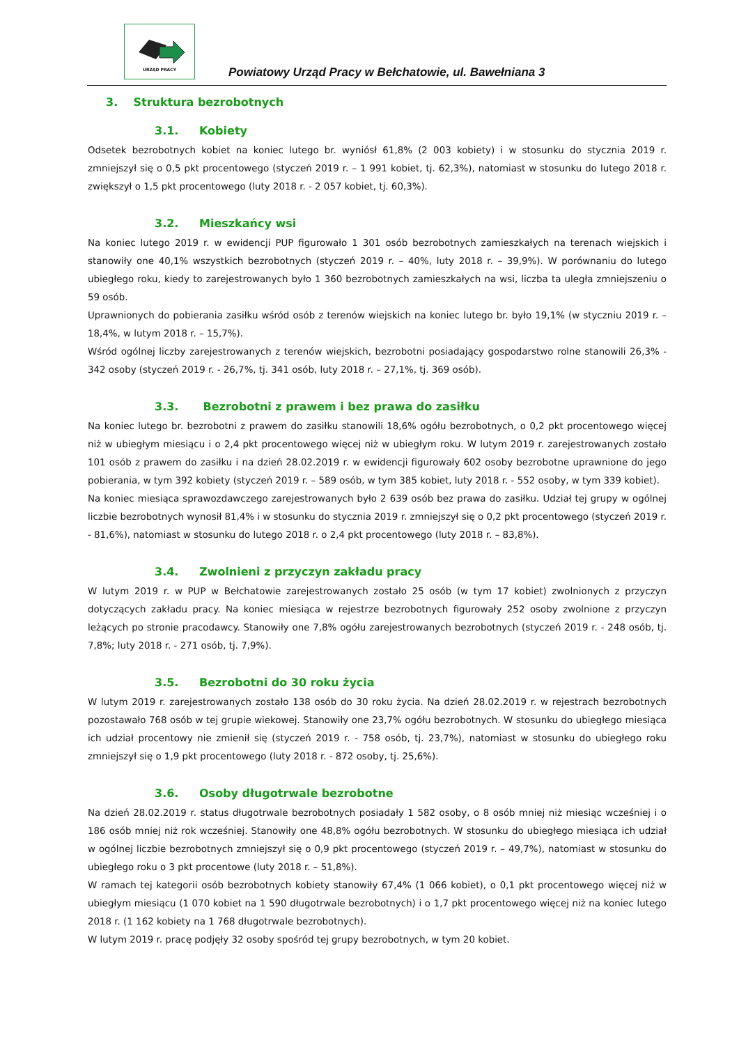URZĄD PRACY
Powiatowy Urząd Pracy w Bełchatowie, ul. Bawełniana 3
3. Struktura bezrobotnych
3.1. Kobiety
Odsetek bezrobotnych kobiet na koniec lutego br. wyniósł 61,8% (2 003 kobiety) i w stosunku do stycznia 2019 r. zmniejszył się o 0,5 pkt procentowego (styczeń 2019 r. – 1 991 kobiet, tj. 62,3%), natomiast w stosunku do lutego 2018 r. zwiększył o 1,5 pkt procentowego (luty 2018 r. - 2 057 kobiet, tj. 60,3%).
3.2. Mieszkańcy wsi
Na koniec lutego 2019 r. w ewidencji PUP figurowało 1 301 osób bezrobotnych zamieszkałych na terenach wiejskich i stanowiły one 40,1% wszystkich bezrobotnych (styczeń 2019 r. – 40%, luty 2018 r. – 39,9%). W porównaniu do lutego ubiegłego roku, kiedy to zarejestrowanych było 1 360 bezrobotnych zamieszkałych na wsi, liczba ta uległa zmniejszeniu o 59 osób.
Uprawnionych do pobierania zasiłku wśród osób z terenów wiejskich na koniec lutego br. było 19,1% (w styczniu 2019 r. – 18,4%, w lutym 2018 r. – 15,7%).
Wśród ogólnej liczby zarejestrowanych z terenów wiejskich, bezrobotni posiadający gospodarstwo rolne stanowili 26,3% - 342 osoby (styczeń 2019 r. - 26,7%, tj. 341 osób, luty 2018 r. – 27,1%, tj. 369 osób).
3.3. Bezrobotni z prawem i bez prawa do zasiłku
Na koniec lutego br. bezrobotni z prawem do zasiłku stanowili 18,6% ogółu bezrobotnych, o 0,2 pkt procentowego więcej niż w ubiegłym miesiącu i o 2,4 pkt procentowego więcej niż w ubiegłym roku. W lutym 2019 r. zarejestrowanych zostało 101 osób z prawem do zasiłku i na dzień 28.02.2019 r. w ewidencji figurowały 602 osoby bezrobotne uprawnione do jego pobierania, w tym 392 kobiety (styczeń 2019 r. – 589 osób, w tym 385 kobiet, luty 2018 r. - 552 osoby, w tym 339 kobiet).
Na koniec miesiąca sprawozdawczego zarejestrowanych było 2 639 osób bez prawa do zasiłku. Udział tej grupy w ogólnej liczbie bezrobotnych wynosił 81,4% i w stosunku do stycznia 2019 r. zmniejszył się o 0,2 pkt procentowego (styczeń 2019 r. - 81,6%), natomiast w stosunku do lutego 2018 r. o 2,4 pkt procentowego (luty 2018 r. – 83,8%).
3.4. Zwolnieni z przyczyn zakładu pracy
W lutym 2019 r. w PUP w Bełchatowie zarejestrowanych zostało 25 osób (w tym 17 kobiet) zwolnionych z przyczyn dotyczących zakładu pracy. Na koniec miesiąca w rejestrze bezrobotnych figurowały 252 osoby zwolnione z przyczyn leżących po stronie pracodawcy. Stanowiły one 7,8% ogółu zarejestrowanych bezrobotnych (styczeń 2019 r. - 248 osób, tj. 7,8%; luty 2018 r. - 271 osób, tj. 7,9%).
3.5. Bezrobotni do 30 roku życia
W lutym 2019 r. zarejestrowanych zostało 138 osób do 30 roku życia. Na dzień 28.02.2019 r. w rejestrach bezrobotnych pozostawało 768 osób w tej grupie wiekowej. Stanowiły one 23,7% ogółu bezrobotnych. W stosunku do ubiegłego miesiąca ich udział procentowy nie zmienił się (styczeń 2019 r. - 758 osób, tj. 23,7%), natomiast w stosunku do ubiegłego roku zmniejszył się o 1,9 pkt procentowego (luty 2018 r. - 872 osoby, tj. 25,6%).
3.6. Osoby długotrwale bezrobotne
Na dzień 28.02.2019 r. status długotrwale bezrobotnych posiadały 1 582 osoby, o 8 osób mniej niż miesiąc wcześniej i o 186 osób mniej niż rok wcześniej. Stanowiły one 48,8% ogółu bezrobotnych. W stosunku do ubiegłego miesiąca ich udział w ogólnej liczbie bezrobotnych zmniejszył się o 0,9 pkt procentowego (styczeń 2019 r. – 49,7%), natomiast w stosunku do ubiegłego roku o 3 pkt procentowe (luty 2018 r. – 51,8%).
W ramach tej kategorii osób bezrobotnych kobiety stanowiły 67,4% (1 066 kobiet), o 0,1 pkt procentowego więcej niż w ubiegłym miesiącu (1 070 kobiet na 1 590 długotrwale bezrobotnych) i o 1,7 pkt procentowego więcej niż na koniec lutego 2018 r. (1 162 kobiety na 1 768 długotrwale bezrobotnych).
W lutym 2019 r. pracę podjęły 32 osoby spośród tej grupy bezrobotnych, w tym 20 kobiet.